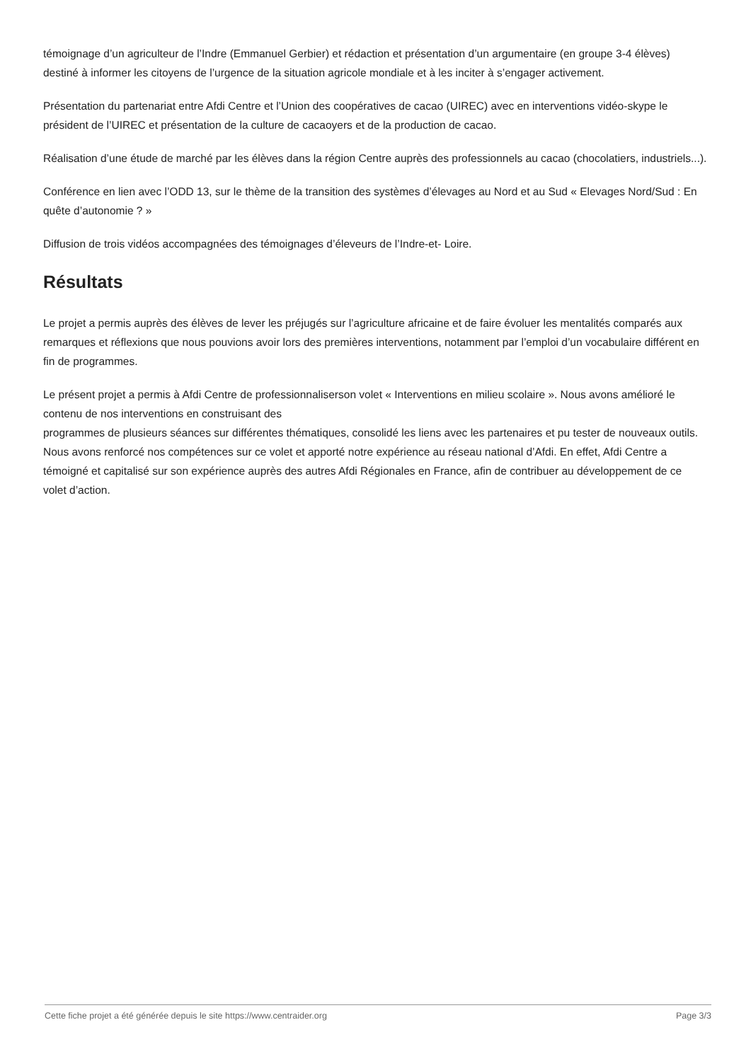témoignage d’un agriculteur de l’Indre (Emmanuel Gerbier) et rédaction et présentation d’un argumentaire (en groupe 3-4 élèves) destiné à informer les citoyens de l’urgence de la situation agricole mondiale et à les inciter à s’engager activement.
Présentation du partenariat entre Afdi Centre et l’Union des coopératives de cacao (UIREC) avec en interventions vidéo-skype le président de l’UIREC et présentation de la culture de cacaoyers et de la production de cacao.
Réalisation d’une étude de marché par les élèves dans la région Centre auprès des professionnels au cacao (chocolatiers, industriels...).
Conférence en lien avec l’ODD 13, sur le thème de la transition des systèmes d’élevages au Nord et au Sud « Elevages Nord/Sud : En quête d’autonomie ? »
Diffusion de trois vidéos accompagnées des témoignages d’éleveurs de l’Indre-et- Loire.
Résultats
Le projet a permis auprès des élèves de lever les préjugés sur l’agriculture africaine et de faire évoluer les mentalités comparés aux remarques et réflexions que nous pouvions avoir lors des premières interventions, notamment par l’emploi d’un vocabulaire différent en fin de programmes.
Le présent projet a permis à Afdi Centre de professionnaliserson volet « Interventions en milieu scolaire ». Nous avons amélioré le contenu de nos interventions en construisant des
programmes de plusieurs séances sur différentes thématiques, consolidé les liens avec les partenaires et pu tester de nouveaux outils. Nous avons renforcé nos compétences sur ce volet et apporté notre expérience au réseau national d’Afdi. En effet, Afdi Centre a témoigné et capitalisé sur son expérience auprès des autres Afdi Régionales en France, afin de contribuer au développement de ce volet d’action.
Cette fiche projet a été générée depuis le site https://www.centraider.org Page 3/3